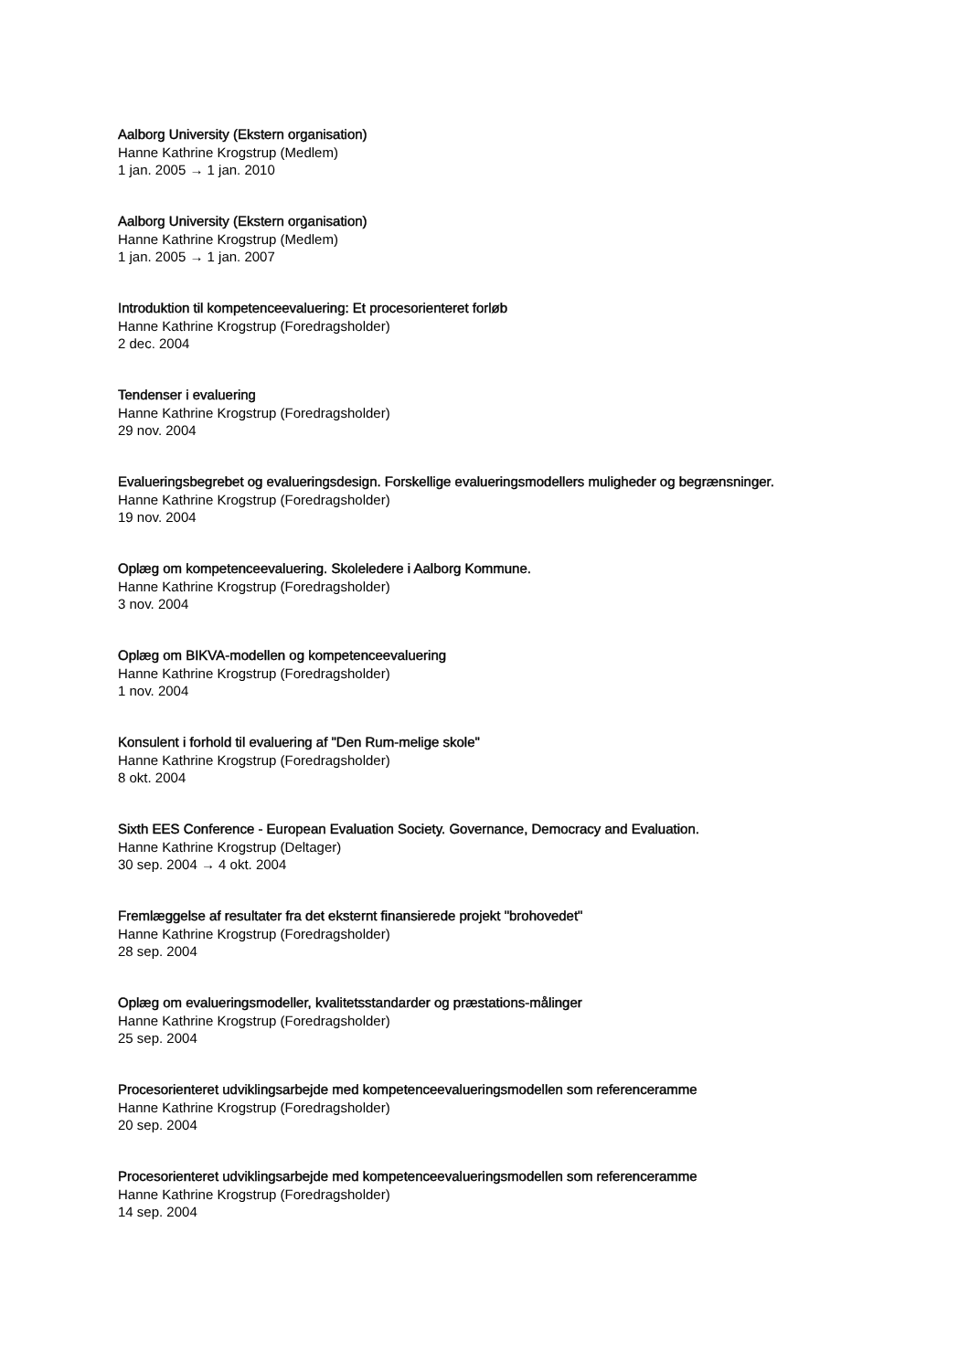Aalborg University (Ekstern organisation)
Hanne Kathrine Krogstrup (Medlem)
1 jan. 2005 → 1 jan. 2010
Aalborg University (Ekstern organisation)
Hanne Kathrine Krogstrup (Medlem)
1 jan. 2005 → 1 jan. 2007
Introduktion til kompetenceevaluering: Et procesorienteret forløb
Hanne Kathrine Krogstrup (Foredragsholder)
2 dec. 2004
Tendenser i evaluering
Hanne Kathrine Krogstrup (Foredragsholder)
29 nov. 2004
Evalueringsbegrebet og evalueringsdesign. Forskellige evalueringsmodellers muligheder og begrænsninger.
Hanne Kathrine Krogstrup (Foredragsholder)
19 nov. 2004
Oplæg om kompetenceevaluering. Skoleledere i Aalborg Kommune.
Hanne Kathrine Krogstrup (Foredragsholder)
3 nov. 2004
Oplæg om BIKVA-modellen og kompetenceevaluering
Hanne Kathrine Krogstrup (Foredragsholder)
1 nov. 2004
Konsulent i forhold til evaluering af "Den Rum-melige skole"
Hanne Kathrine Krogstrup (Foredragsholder)
8 okt. 2004
Sixth EES Conference - European Evaluation Society. Governance, Democracy and Evaluation.
Hanne Kathrine Krogstrup (Deltager)
30 sep. 2004 → 4 okt. 2004
Fremlæggelse af resultater fra det eksternt finansierede projekt "brohovedet"
Hanne Kathrine Krogstrup (Foredragsholder)
28 sep. 2004
Oplæg om evalueringsmodeller, kvalitetsstandarder og præstations-målinger
Hanne Kathrine Krogstrup (Foredragsholder)
25 sep. 2004
Procesorienteret udviklingsarbejde med kompetenceevalueringsmodellen som referenceramme
Hanne Kathrine Krogstrup (Foredragsholder)
20 sep. 2004
Procesorienteret udviklingsarbejde med kompetenceevalueringsmodellen som referenceramme
Hanne Kathrine Krogstrup (Foredragsholder)
14 sep. 2004